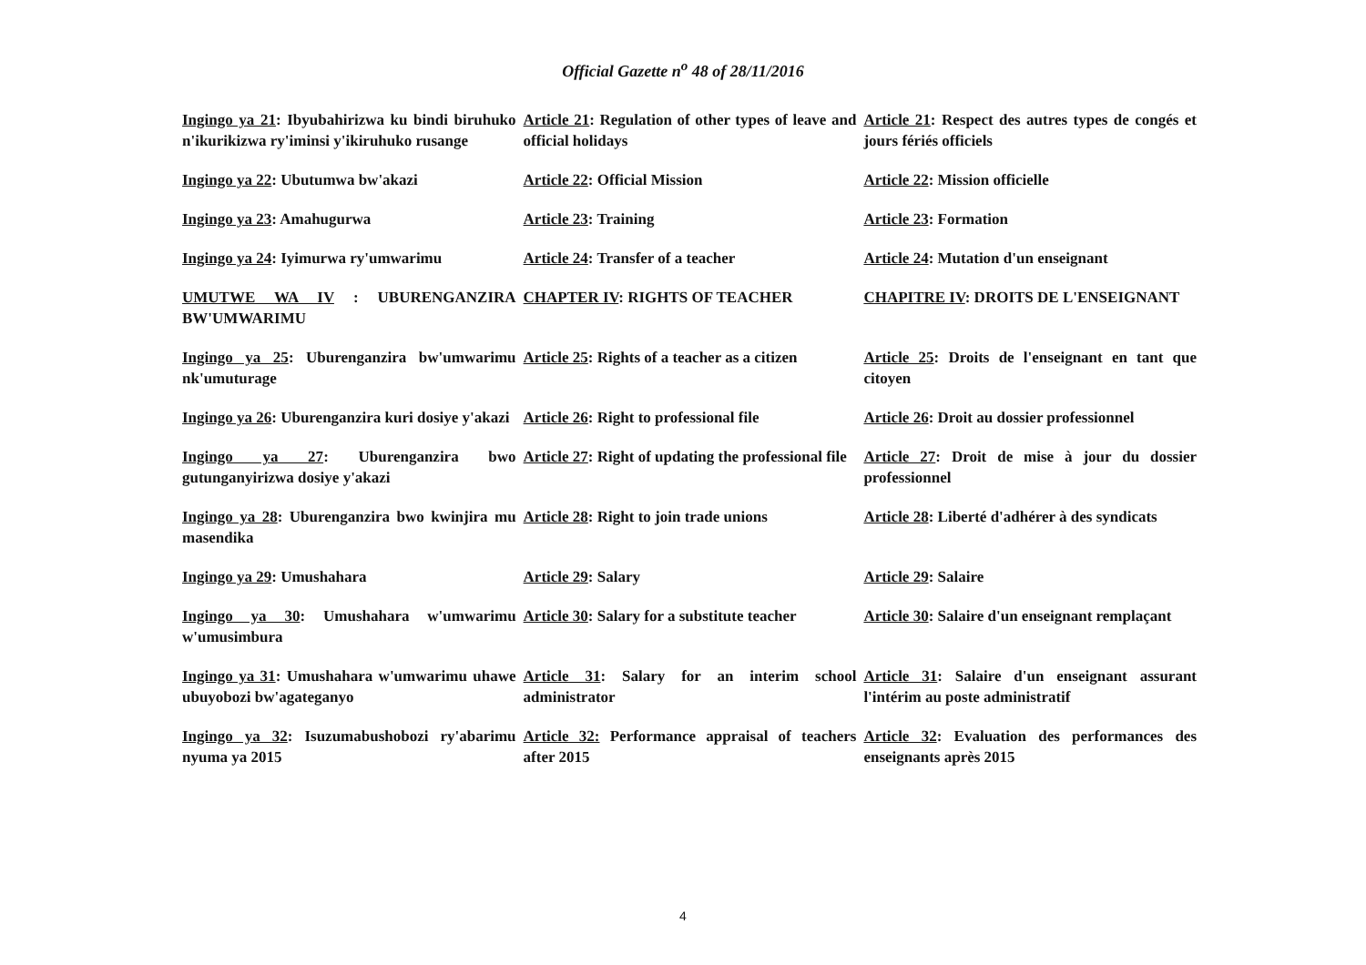Official Gazette n<sup>o</sup> 48 of 28/11/2016
| Ingingo ya 21 : Ibyubahirizwa ku bindi biruhuko n'ikurikizwa ry'iminsi y'ikiruhuko rusange | Article 21 : Regulation of other types of leave and official holidays | Article 21 : Respect des autres types de congés et jours fériés officiels |
| Ingingo ya 22 : Ubutumwa bw'akazi | Article 22 : Official Mission | Article 22 : Mission officielle |
| Ingingo ya 23 : Amahugurwa | Article 23 : Training | Article 23 : Formation |
| Ingingo ya 24 : Iyimurwa ry'umwarimu | Article 24 : Transfer of a teacher | Article 24 : Mutation d'un enseignant |
| UMUTWE WA IV : UBURENGANZIRA BW'UMWARIMU | CHAPTER IV : RIGHTS OF TEACHER | CHAPITRE IV : DROITS DE L'ENSEIGNANT |
| Ingingo ya 25 : Uburenganzira bw'umwarimu nk'umuturage | Article 25 : Rights of a teacher as a citizen | Article 25 : Droits de l'enseignant en tant que citoyen |
| Ingingo ya 26 : Uburenganzira kuri dosiye y'akazi | Article 26 : Right to professional file | Article 26 : Droit au dossier professionnel |
| Ingingo ya 27 : Uburenganzira bwo gutunganyirizwa dosiye y'akazi | Article 27 : Right of updating the professional file | Article 27 : Droit de mise à jour du dossier professionnel |
| Ingingo ya 28 : Uburenganzira bwo kwinjira mu masendika | Article 28 : Right to join trade unions | Article 28 : Liberté d'adhérer à des syndicats |
| Ingingo ya 29 : Umushahara | Article 29 : Salary | Article 29 : Salaire |
| Ingingo ya 30 : Umushahara w'umwarimu w'umusimbura | Article 30 : Salary for a substitute teacher | Article 30 : Salaire d'un enseignant remplaçant |
| Ingingo ya 31 : Umushahara w'umwarimu uhawe ubuyobozi bw'agateganyo | Article 31 : Salary for an interim school administrator | Article 31 : Salaire d'un enseignant assurant l'intérim au poste administratif |
| Ingingo ya 32 : Isuzumabushobozi ry'abarimu nyuma ya 2015 | Article 32: Performance appraisal of teachers after 2015 | Article 32 : Evaluation des performances des enseignants après 2015 |
4